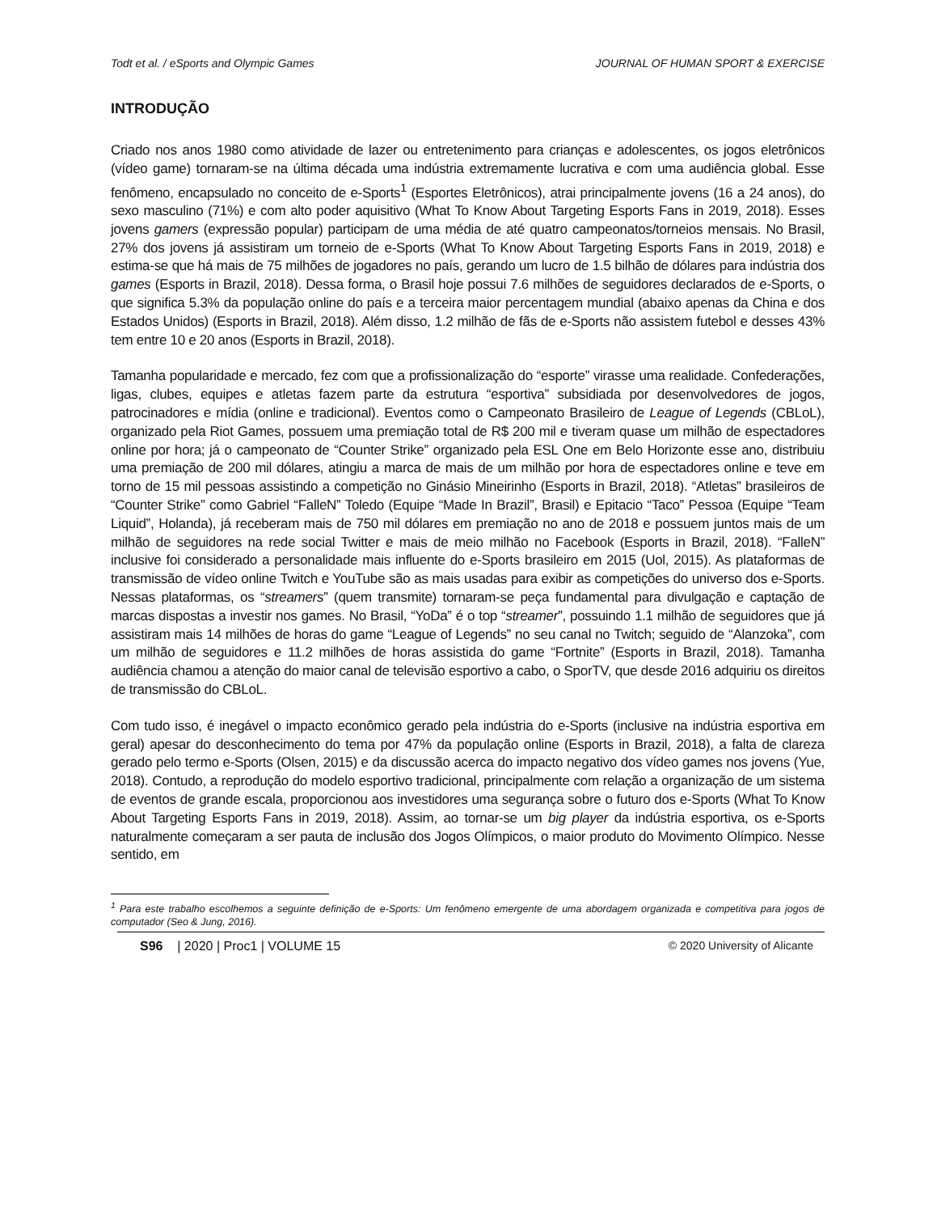Todt et al. / eSports and Olympic Games JOURNAL OF HUMAN SPORT & EXERCISE
INTRODUÇÃO
Criado nos anos 1980 como atividade de lazer ou entretenimento para crianças e adolescentes, os jogos eletrônicos (vídeo game) tornaram-se na última década uma indústria extremamente lucrativa e com uma audiência global. Esse fenômeno, encapsulado no conceito de e-Sports<sup>1</sup> (Esportes Eletrônicos), atrai principalmente jovens (16 a 24 anos), do sexo masculino (71%) e com alto poder aquisitivo (What To Know About Targeting Esports Fans in 2019, 2018). Esses jovens gamers (expressão popular) participam de uma média de até quatro campeonatos/torneios mensais. No Brasil, 27% dos jovens já assistiram um torneio de e-Sports (What To Know About Targeting Esports Fans in 2019, 2018) e estima-se que há mais de 75 milhões de jogadores no país, gerando um lucro de 1.5 bilhão de dólares para indústria dos games (Esports in Brazil, 2018). Dessa forma, o Brasil hoje possui 7.6 milhões de seguidores declarados de e-Sports, o que significa 5.3% da população online do país e a terceira maior percentagem mundial (abaixo apenas da China e dos Estados Unidos) (Esports in Brazil, 2018). Além disso, 1.2 milhão de fãs de e-Sports não assistem futebol e desses 43% tem entre 10 e 20 anos (Esports in Brazil, 2018).
Tamanha popularidade e mercado, fez com que a profissionalização do “esporte” virasse uma realidade. Confederações, ligas, clubes, equipes e atletas fazem parte da estrutura “esportiva” subsidiada por desenvolvedores de jogos, patrocinadores e mídia (online e tradicional). Eventos como o Campeonato Brasileiro de League of Legends (CBLoL), organizado pela Riot Games, possuem uma premiação total de R$ 200 mil e tiveram quase um milhão de espectadores online por hora; já o campeonato de “Counter Strike” organizado pela ESL One em Belo Horizonte esse ano, distribuiu uma premiação de 200 mil dólares, atingiu a marca de mais de um milhão por hora de espectadores online e teve em torno de 15 mil pessoas assistindo a competição no Ginásio Mineirinho (Esports in Brazil, 2018). “Atletas” brasileiros de “Counter Strike” como Gabriel “FalleN” Toledo (Equipe “Made In Brazil”, Brasil) e Epitacio “Taco” Pessoa (Equipe “Team Liquid”, Holanda), já receberam mais de 750 mil dólares em premiação no ano de 2018 e possuem juntos mais de um milhão de seguidores na rede social Twitter e mais de meio milhão no Facebook (Esports in Brazil, 2018). “FalleN” inclusive foi considerado a personalidade mais influente do e-Sports brasileiro em 2015 (Uol, 2015). As plataformas de transmissão de vídeo online Twitch e YouTube são as mais usadas para exibir as competições do universo dos e-Sports. Nessas plataformas, os “streamers” (quem transmite) tornaram-se peça fundamental para divulgação e captação de marcas dispostas a investir nos games. No Brasil, “YoDa” é o top “streamer”, possuindo 1.1 milhão de seguidores que já assistiram mais 14 milhões de horas do game “League of Legends” no seu canal no Twitch; seguido de “Alanzoka”, com um milhão de seguidores e 11.2 milhões de horas assistida do game “Fortnite” (Esports in Brazil, 2018). Tamanha audiência chamou a atenção do maior canal de televisão esportivo a cabo, o SporTV, que desde 2016 adquiriu os direitos de transmissão do CBLoL.
Com tudo isso, é inegável o impacto econômico gerado pela indústria do e-Sports (inclusive na indústria esportiva em geral) apesar do desconhecimento do tema por 47% da população online (Esports in Brazil, 2018), a falta de clareza gerado pelo termo e-Sports (Olsen, 2015) e da discussão acerca do impacto negativo dos vídeo games nos jovens (Yue, 2018). Contudo, a reprodução do modelo esportivo tradicional, principalmente com relação a organização de um sistema de eventos de grande escala, proporcionou aos investidores uma segurança sobre o futuro dos e-Sports (What To Know About Targeting Esports Fans in 2019, 2018). Assim, ao tornar-se um big player da indústria esportiva, os e-Sports naturalmente começaram a ser pauta de inclusão dos Jogos Olímpicos, o maior produto do Movimento Olímpico. Nesse sentido, em
<sup>1</sup> Para este trabalho escolhemos a seguinte definição de e-Sports: Um fenômeno emergente de uma abordagem organizada e competitiva para jogos de computador (Seo & Jung, 2016).
S96 | 2020 | Proc1 | VOLUME 15 © 2020 University of Alicante